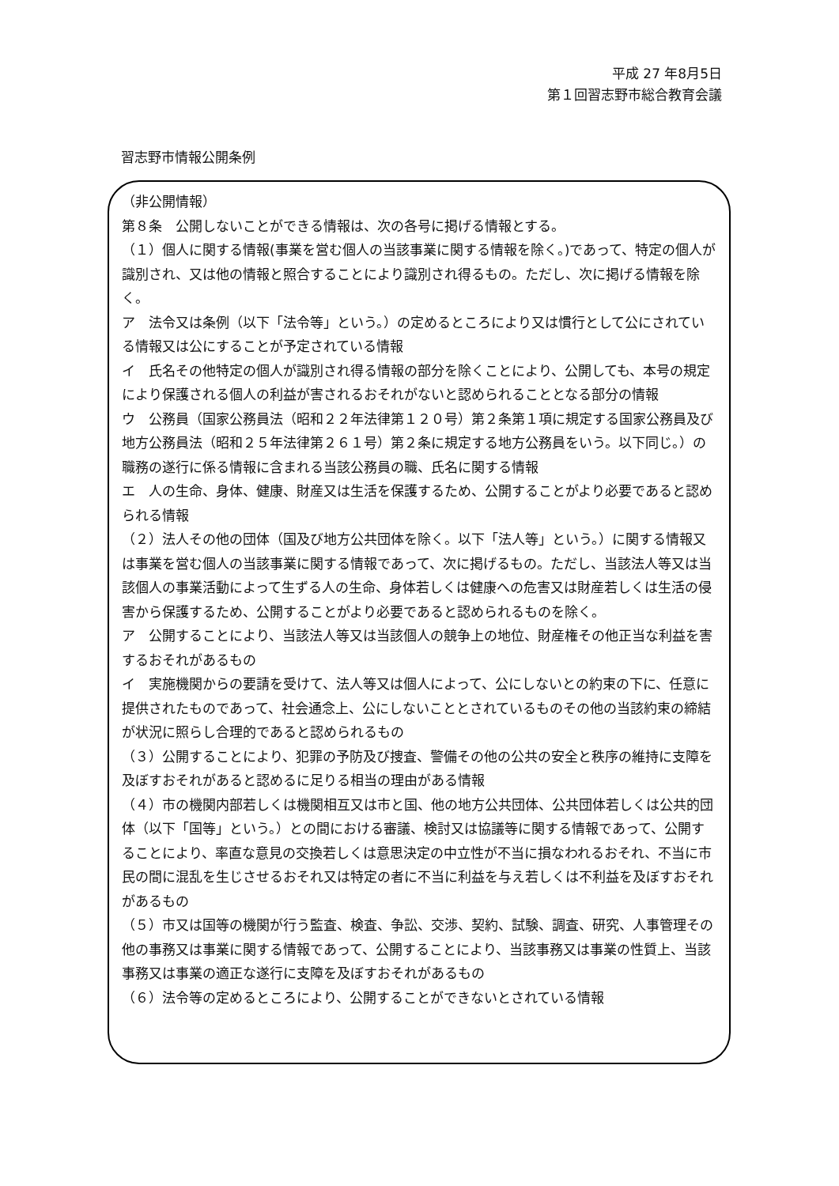平成 27 年8月5日
第１回習志野市総合教育会議
習志野市情報公開条例
（非公開情報）
第８条　公開しないことができる情報は、次の各号に掲げる情報とする。
（１）個人に関する情報(事業を営む個人の当該事業に関する情報を除く。)であって、特定の個人が識別され、又は他の情報と照合することにより識別され得るもの。ただし、次に掲げる情報を除く。
ア　法令又は条例（以下「法令等」という。）の定めるところにより又は慣行として公にされている情報又は公にすることが予定されている情報
イ　氏名その他特定の個人が識別され得る情報の部分を除くことにより、公開しても、本号の規定により保護される個人の利益が害されるおそれがないと認められることとなる部分の情報
ウ　公務員（国家公務員法（昭和２２年法律第１２０号）第２条第１項に規定する国家公務員及び地方公務員法（昭和２５年法律第２６１号）第２条に規定する地方公務員をいう。以下同じ。）の職務の遂行に係る情報に含まれる当該公務員の職、氏名に関する情報
エ　人の生命、身体、健康、財産又は生活を保護するため、公開することがより必要であると認められる情報
（２）法人その他の団体（国及び地方公共団体を除く。以下「法人等」という。）に関する情報又は事業を営む個人の当該事業に関する情報であって、次に掲げるもの。ただし、当該法人等又は当該個人の事業活動によって生ずる人の生命、身体若しくは健康への危害又は財産若しくは生活の侵害から保護するため、公開することがより必要であると認められるものを除く。
ア　公開することにより、当該法人等又は当該個人の競争上の地位、財産権その他正当な利益を害するおそれがあるもの
イ　実施機関からの要請を受けて、法人等又は個人によって、公にしないとの約束の下に、任意に提供されたものであって、社会通念上、公にしないこととされているものその他の当該約束の締結が状況に照らし合理的であると認められるもの
（３）公開することにより、犯罪の予防及び捜査、警備その他の公共の安全と秩序の維持に支障を及ぼすおそれがあると認めるに足りる相当の理由がある情報
（４）市の機関内部若しくは機関相互又は市と国、他の地方公共団体、公共団体若しくは公共的団体（以下「国等」という。）との間における審議、検討又は協議等に関する情報であって、公開することにより、率直な意見の交換若しくは意思決定の中立性が不当に損なわれるおそれ、不当に市民の間に混乱を生じさせるおそれ又は特定の者に不当に利益を与え若しくは不利益を及ぼすおそれがあるもの
（５）市又は国等の機関が行う監査、検査、争訟、交渉、契約、試験、調査、研究、人事管理その他の事務又は事業に関する情報であって、公開することにより、当該事務又は事業の性質上、当該事務又は事業の適正な遂行に支障を及ぼすおそれがあるもの
（６）法令等の定めるところにより、公開することができないとされている情報